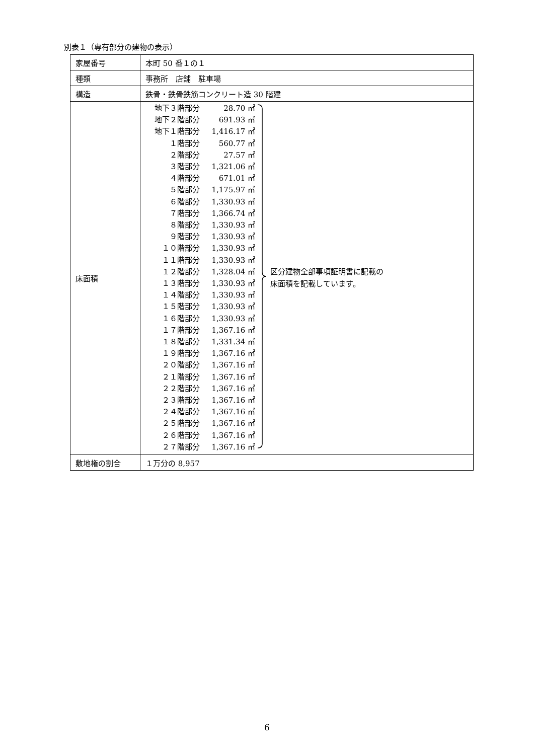別表１（専有部分の建物の表示）
| 家屋番号 | 本町 50 番１の１ |
| 種類 | 事務所 店舗 駐車場 |
| 構造 | 鉄骨・鉄骨鉄筋コンクリート造 30 階建 |
| 床面積 | / / 地下３階部分 / 28.70 ㎡ / / 地下２階部分 / 691.93 ㎡ / / 地下１階部分 / 1,416.17 ㎡ / / １階部分 / 560.77 ㎡ / / ２階部分 / 27.57 ㎡ / / ３階部分 / 1,321.06 ㎡ / / ４階部分 / 671.01 ㎡ / / ５階部分 / 1,175.97 ㎡ / / ６階部分 / 1,330.93 ㎡ / / ７階部分 / 1,366.74 ㎡ / / ８階部分 / 1,330.93 ㎡ / / ９階部分 / 1,330.93 ㎡ / / １０階部分 / 1,330.93 ㎡ / / １１階部分 / 1,330.93 ㎡ / / １２階部分 / 1,328.04 ㎡ / / １３階部分 / 1,330.93 ㎡ / / １４階部分 / 1,330.93 ㎡ / / １５階部分 / 1,330.93 ㎡ / / １６階部分 / 1,330.93 ㎡ / / １７階部分 / 1,367.16 ㎡ / / １８階部分 / 1,331.34 ㎡ / / １９階部分 / 1,367.16 ㎡ / / ２０階部分 / 1,367.16 ㎡ / / ２１階部分 / 1,367.16 ㎡ / / ２２階部分 / 1,367.16 ㎡ / / ２３階部分 / 1,367.16 ㎡ / / ２４階部分 / 1,367.16 ㎡ / / ２５階部分 / 1,367.16 ㎡ / / ２６階部分 / 1,367.16 ㎡ / / ２７階部分 / 1,367.16 ㎡ / / / 区分建物全部事項証明書に記載の 床面積を記載しています。 / |
| 敷地権の割合 | １万分の 8,957 |
6